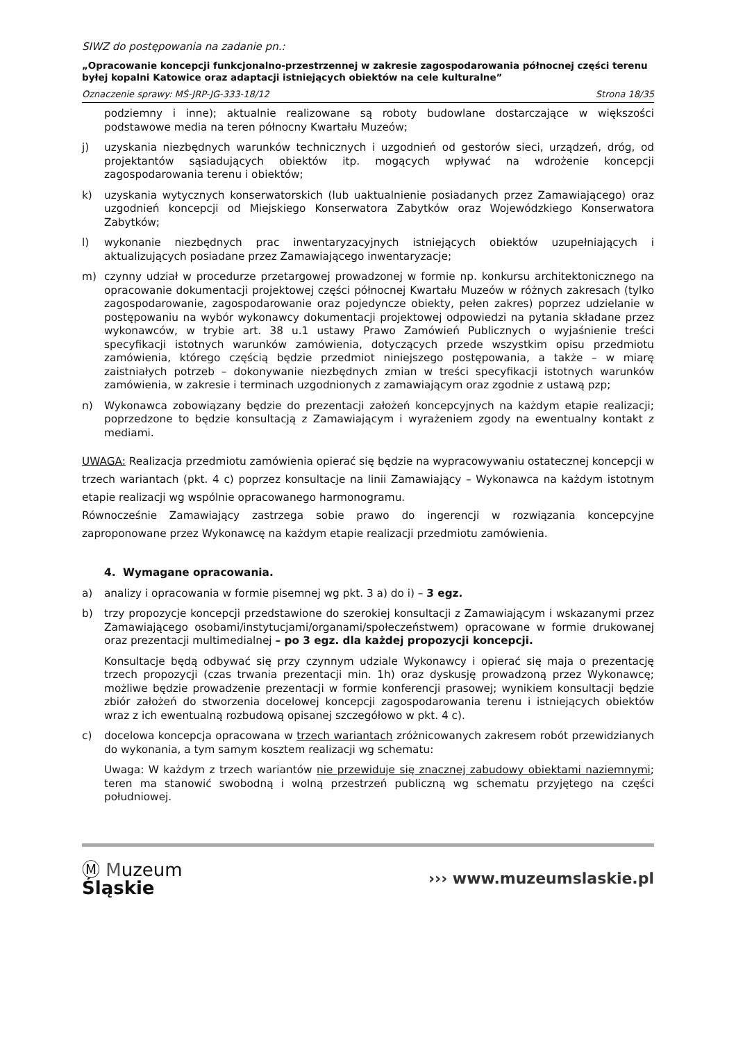SIWZ do postępowania na zadanie pn.:
„Opracowanie koncepcji funkcjonalno-przestrzennej w zakresie zagospodarowania północnej części terenu byłej kopalni Katowice oraz adaptacji istniejących obiektów na cele kulturalne”
Oznaczenie sprawy: MŚ-JRP-JG-333-18/12 Strona 18/35
podziemny i inne); aktualnie realizowane są roboty budowlane dostarczające w większości podstawowe media na teren północny Kwartału Muzeów;
j) uzyskania niezbędnych warunków technicznych i uzgodnień od gestorów sieci, urządzeń, dróg, od projektantów sąsiadujących obiektów itp. mogących wpływać na wdrożenie koncepcji zagospodarowania terenu i obiektów;
k) uzyskania wytycznych konserwatorskich (lub uaktualnienie posiadanych przez Zamawiającego) oraz uzgodnień koncepcji od Miejskiego Konserwatora Zabytków oraz Wojewódzkiego Konserwatora Zabytków;
l) wykonanie niezbędnych prac inwentaryzacyjnych istniejących obiektów uzupełniających i aktualizujących posiadane przez Zamawiającego inwentaryzacje;
m) czynny udział w procedurze przetargowej prowadzonej w formie np. konkursu architektonicznego na opracowanie dokumentacji projektowej części północnej Kwartału Muzeów w różnych zakresach (tylko zagospodarowanie, zagospodarowanie oraz pojedyncze obiekty, pełen zakres) poprzez udzielanie w postępowaniu na wybór wykonawcy dokumentacji projektowej odpowiedzi na pytania składane przez wykonawców, w trybie art. 38 u.1 ustawy Prawo Zamówień Publicznych o wyjaśnienie treści specyfikacji istotnych warunków zamówienia, dotyczących przede wszystkim opisu przedmiotu zamówienia, którego częścią będzie przedmiot niniejszego postępowania, a także – w miarę zaistniałych potrzeb – dokonywanie niezbędnych zmian w treści specyfikacji istotnych warunków zamówienia, w zakresie i terminach uzgodnionych z zamawiającym oraz zgodnie z ustawą pzp;
n) Wykonawca zobowiązany będzie do prezentacji założeń koncepcyjnych na każdym etapie realizacji; poprzedzone to będzie konsultacją z Zamawiającym i wyrażeniem zgody na ewentualny kontakt z mediami.
UWAGA: Realizacja przedmiotu zamówienia opierać się będzie na wypracowywaniu ostatecznej koncepcji w trzech wariantach (pkt. 4 c) poprzez konsultacje na linii Zamawiający – Wykonawca na każdym istotnym etapie realizacji wg wspólnie opracowanego harmonogramu.
Równocześnie Zamawiający zastrzega sobie prawo do ingerencji w rozwiązania koncepcyjne zaproponowane przez Wykonawcę na każdym etapie realizacji przedmiotu zamówienia.
4. Wymagane opracowania.
a) analizy i opracowania w formie pisemnej wg pkt. 3 a) do i) – 3 egz.
b) trzy propozycje koncepcji przedstawione do szerokiej konsultacji z Zamawiającym i wskazanymi przez Zamawiającego osobami/instytucjami/organami/społeczeństwem) opracowane w formie drukowanej oraz prezentacji multimedialnej – po 3 egz. dla każdej propozycji koncepcji.
Konsultacje będą odbywać się przy czynnym udziale Wykonawcy i opierać się maja o prezentację trzech propozycji (czas trwania prezentacji min. 1h) oraz dyskusję prowadzoną przez Wykonawcę; możliwe będzie prowadzenie prezentacji w formie konferencji prasowej; wynikiem konsultacji będzie zbiór założeń do stworzenia docelowej koncepcji zagospodarowania terenu i istniejących obiektów wraz z ich ewentualną rozbudową opisanej szczegółowo w pkt. 4 c).
c) docelowa koncepcja opracowana w trzech wariantach zróżnicowanych zakresem robót przewidzianych do wykonania, a tym samym kosztem realizacji wg schematu:
Uwaga: W każdym z trzech wariantów nie przewiduje się znacznej zabudowy obiektami naziemnymi; teren ma stanowić swobodną i wolną przestrzeń publiczną wg schematu przyjętego na części południowej.
Ⓜ Muzeum
Śląskie
››› www.muzeumslaskie.pl